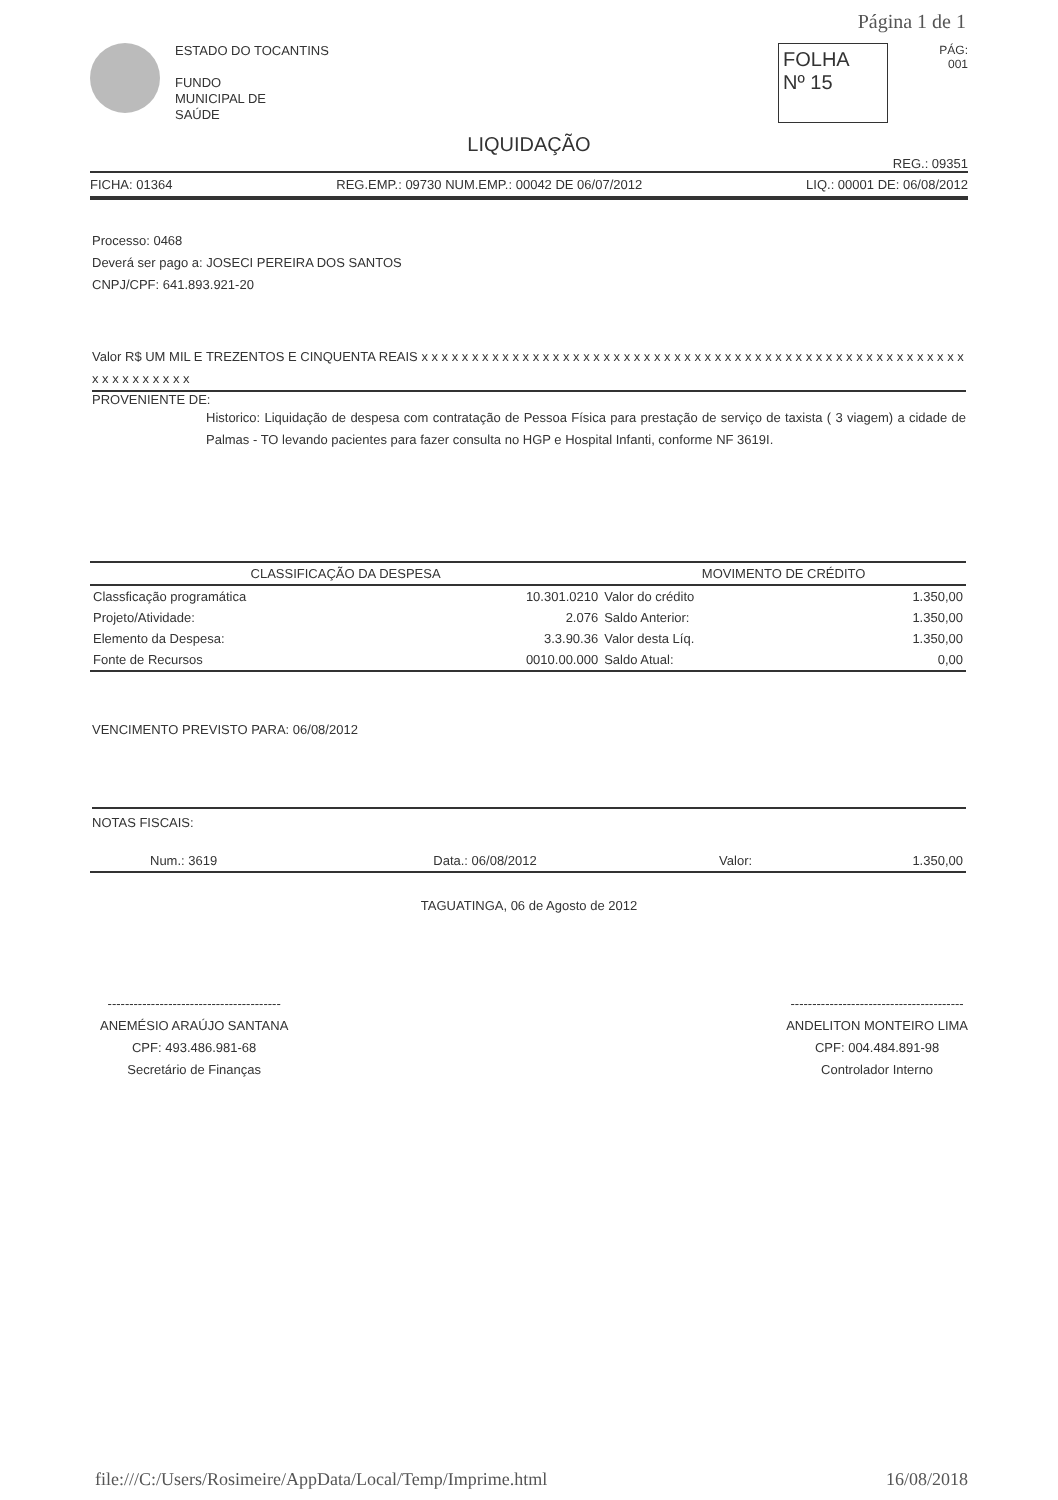Página 1 de 1
ESTADO DO TOCANTINS
FUNDO
MUNICIPAL DE
SAÚDE
FOLHA
Nº 15
PÁG:
001
LIQUIDAÇÃO
REG.: 09351
FICHA: 01364 REG.EMP.: 09730 NUM.EMP.: 00042 DE 06/07/2012 LIQ.: 00001 DE: 06/08/2012
Processo: 0468
Deverá ser pago a: JOSECI PEREIRA DOS SANTOS
CNPJ/CPF: 641.893.921-20
Valor R$ UM MIL E TREZENTOS E CINQUENTA REAIS x x x x x x x x x x x x x x x x x x x x x x x x x x x x x x x x x x x x x x x x x x x x x x x x x x x x x x x x x x x x x x x x
PROVENIENTE DE:
Historico: Liquidação de despesa com contratação de Pessoa Física para prestação de serviço de taxista ( 3 viagem) a cidade de Palmas - TO levando pacientes para fazer consulta no HGP e Hospital Infanti, conforme NF 3619I.
| CLASSIFICAÇÃO DA DESPESA | | MOVIMENTO DE CRÉDITO | |
| --- | --- | --- | --- |
| Classficação programática | 10.301.0210 | Valor do crédito | 1.350,00 |
| Projeto/Atividade: | 2.076 | Saldo Anterior: | 1.350,00 |
| Elemento da Despesa: | 3.3.90.36 | Valor desta Líq. | 1.350,00 |
| Fonte de Recursos | 0010.00.000 | Saldo Atual: | 0,00 |
VENCIMENTO PREVISTO PARA: 06/08/2012
NOTAS FISCAIS:
| Num.: 3619 | Data.: 06/08/2012 | Valor: | 1.350,00 |
TAGUATINGA, 06 de Agosto de 2012
----------------------------------------
ANEMÉSIO ARAÚJO SANTANA
CPF: 493.486.981-68
Secretário de Finanças
----------------------------------------
ANDELITON MONTEIRO LIMA
CPF: 004.484.891-98
Controlador Interno
file:///C:/Users/Rosimeire/AppData/Local/Temp/Imprime.html 16/08/2018